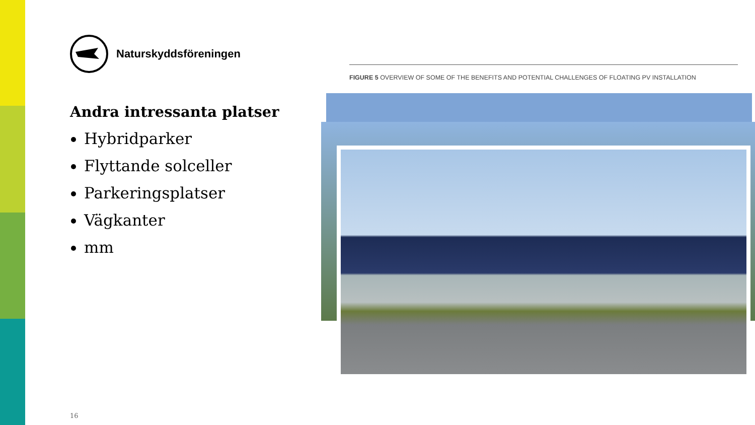Naturskyddsföreningen
Andra intressanta platser
Hybridparker
Flyttande solceller
Parkeringsplatser
Vägkanter
mm
FIGURE 5 OVERVIEW OF SOME OF THE BENEFITS AND POTENTIAL CHALLENGES OF FLOATING PV INSTALLATION
16